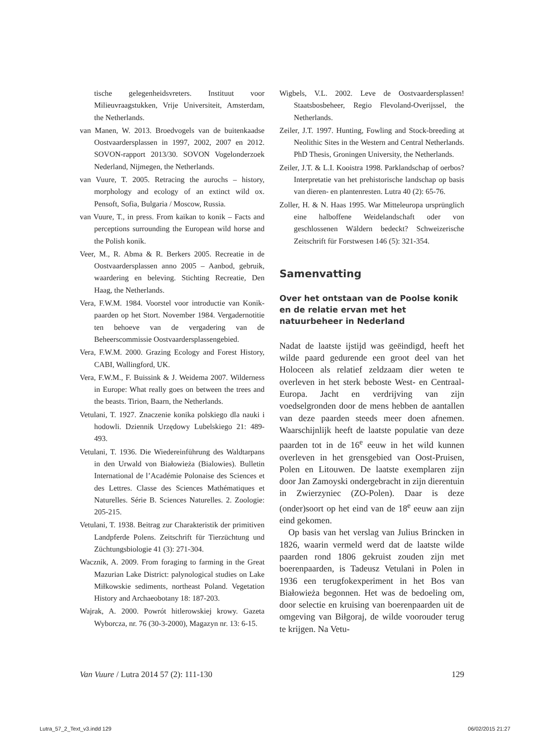tische gelegenheidsvreters. Instituut voor Milieuvraagstukken, Vrije Universiteit, Amsterdam, the Netherlands.
van Manen, W. 2013. Broedvogels van de buitenkaadse Oostvaardersplassen in 1997, 2002, 2007 en 2012. SOVON-rapport 2013/30. SOVON Vogelonderzoek Nederland, Nijmegen, the Netherlands.
van Vuure, T. 2005. Retracing the aurochs – history, morphology and ecology of an extinct wild ox. Pensoft, Sofia, Bulgaria / Moscow, Russia.
van Vuure, T., in press. From kaikan to konik – Facts and perceptions surrounding the European wild horse and the Polish konik.
Veer, M., R. Abma & R. Berkers 2005. Recreatie in de Oostvaardersplassen anno 2005 – Aanbod, gebruik, waardering en beleving. Stichting Recreatie, Den Haag, the Netherlands.
Vera, F.W.M. 1984. Voorstel voor introductie van Konik-paarden op het Stort. November 1984. Vergadernotitie ten behoeve van de vergadering van de Beheerscommissie Oostvaardersplassengebied.
Vera, F.W.M. 2000. Grazing Ecology and Forest History, CABI, Wallingford, UK.
Vera, F.W.M., F. Buissink & J. Weidema 2007. Wilderness in Europe: What really goes on between the trees and the beasts. Tirion, Baarn, the Netherlands.
Vetulani, T. 1927. Znaczenie konika polskiego dla nauki i hodowli. Dziennik Urzędowy Lubelskiego 21: 489-493.
Vetulani, T. 1936. Die Wiedereinführung des Waldtarpans in den Urwald von Białowieża (Bialowies). Bulletin International de l’Académie Polonaise des Sciences et des Lettres. Classe des Sciences Mathématiques et Naturelles. Série B. Sciences Naturelles. 2. Zoologie: 205-215.
Vetulani, T. 1938. Beitrag zur Charakteristik der primitiven Landpferde Polens. Zeitschrift für Tierzüchtung und Züchtungsbiologie 41 (3): 271-304.
Wacznik, A. 2009. From foraging to farming in the Great Mazurian Lake District: palynological studies on Lake Miłkowskie sediments, northeast Poland. Vegetation History and Archaeobotany 18: 187-203.
Wajrak, A. 2000. Powrót hitlerowskiej krowy. Gazeta Wyborcza, nr. 76 (30-3-2000), Magazyn nr. 13: 6-15.
Wigbels, V.L. 2002. Leve de Oostvaardersplassen! Staatsbosbeheer, Regio Flevoland-Overijssel, the Netherlands.
Zeiler, J.T. 1997. Hunting, Fowling and Stock-breeding at Neolithic Sites in the Western and Central Netherlands. PhD Thesis, Groningen University, the Netherlands.
Zeiler, J.T. & L.I. Kooistra 1998. Parklandschap of oerbos? Interpretatie van het prehistorische landschap op basis van dieren- en plantenresten. Lutra 40 (2): 65-76.
Zoller, H. & N. Haas 1995. War Mitteleuropa ursprünglich eine halboffene Weidelandschaft oder von geschlossenen Wäldern bedeckt? Schweizerische Zeitschrift für Forstwesen 146 (5): 321-354.
Samenvatting
Over het ontstaan van de Poolse konik en de relatie ervan met het natuurbeheer in Nederland
Nadat de laatste ijstijd was geëindigd, heeft het wilde paard gedurende een groot deel van het Holoceen als relatief zeldzaam dier weten te overleven in het sterk beboste West- en Centraal-Europa. Jacht en verdrijving van zijn voedselgronden door de mens hebben de aantallen van deze paarden steeds meer doen afnemen. Waarschijnlijk heeft de laatste populatie van deze paarden tot in de 16<sup>e</sup> eeuw in het wild kunnen overleven in het grensgebied van Oost-Pruisen, Polen en Litouwen. De laatste exemplaren zijn door Jan Zamoyski ondergebracht in zijn dierentuin in Zwierzyniec (ZO-Polen). Daar is deze (onder)soort op het eind van de 18<sup>e</sup> eeuw aan zijn eind gekomen.
Op basis van het verslag van Julius Brincken in 1826, waarin vermeld werd dat de laatste wilde paarden rond 1806 gekruist zouden zijn met boerenpaarden, is Tadeusz Vetulani in Polen in 1936 een terugfokexperiment in het Bos van Białowieża begonnen. Het was de bedoeling om, door selectie en kruising van boerenpaarden uit de omgeving van Biłgoraj, de wilde voorouder terug te krijgen. Na Vetu-
Van Vuure / Lutra 2014 57 (2): 111-130 129
Lutra_57_2_Text_v3.indd 129 06/02/2015 21:27